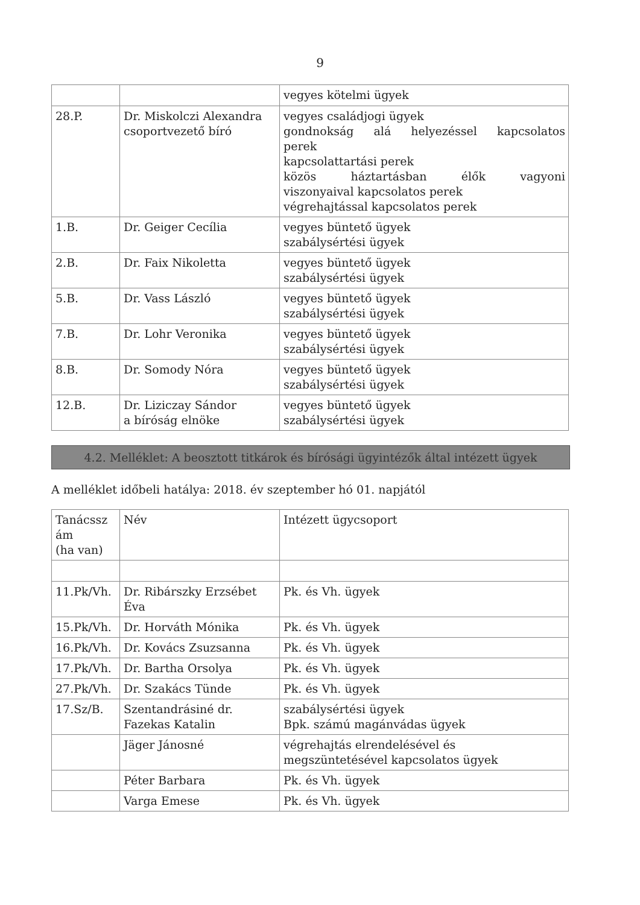9
| | | vegyes kötelmi ügyek |
| 28.P. | Dr. Miskolczi Alexandra csoportvezető bíró | vegyes családjogi ügyek gondnokság alá helyezéssel kapcsolatos perek kapcsolattartási perek közös háztartásban élők vagyoni viszonyaival kapcsolatos perek végrehajtással kapcsolatos perek |
| 1.B. | Dr. Geiger Cecília | vegyes büntető ügyek szabálysértési ügyek |
| 2.B. | Dr. Faix Nikoletta | vegyes büntető ügyek szabálysértési ügyek |
| 5.B. | Dr. Vass László | vegyes büntető ügyek szabálysértési ügyek |
| 7.B. | Dr. Lohr Veronika | vegyes büntető ügyek szabálysértési ügyek |
| 8.B. | Dr. Somody Nóra | vegyes büntető ügyek szabálysértési ügyek |
| 12.B. | Dr. Liziczay Sándor a bíróság elnöke | vegyes büntető ügyek szabálysértési ügyek |
4.2. Melléklet: A beosztott titkárok és bírósági ügyintézők által intézett ügyek
A melléklet időbeli hatálya: 2018. év szeptember hó 01. napjától
| Tanácssz ám (ha van) | Név | Intézett ügycsoport |
| 11.Pk/Vh. | Dr. Ribárszky Erzsébet Éva | Pk. és Vh. ügyek |
| 15.Pk/Vh. | Dr. Horváth Mónika | Pk. és Vh. ügyek |
| 16.Pk/Vh. | Dr. Kovács Zsuzsanna | Pk. és Vh. ügyek |
| 17.Pk/Vh. | Dr. Bartha Orsolya | Pk. és Vh. ügyek |
| 27.Pk/Vh. | Dr. Szakács Tünde | Pk. és Vh. ügyek |
| 17.Sz/B. | Szentandrásiné dr. Fazekas Katalin | szabálysértési ügyek Bpk. számú magánvádas ügyek |
| | Jäger Jánosné | végrehajtás elrendelésével és megszüntetésével kapcsolatos ügyek |
| | Péter Barbara | Pk. és Vh. ügyek |
| | Varga Emese | Pk. és Vh. ügyek |